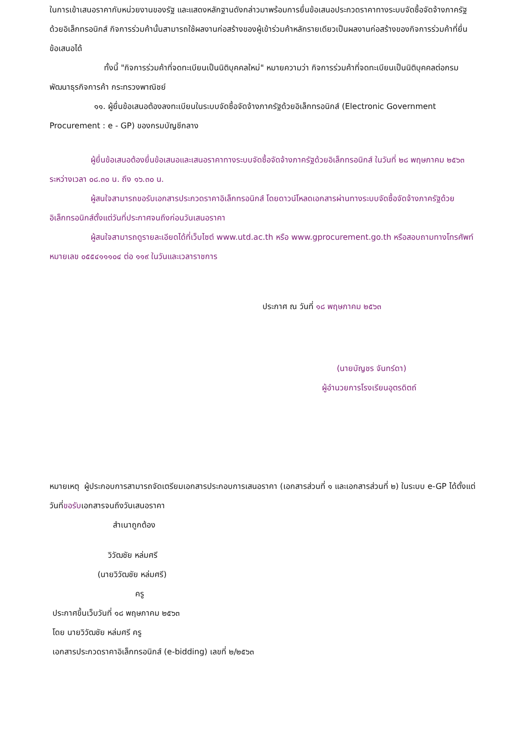ในการเข้าเสนอราคากับหน่วยงานของรัฐ และแสดงหลักฐานดังกล่าวมาพร้อมการยื่นข้อเสนอประกวดราคาทางระบบจัดซื้อจัดจ้างภาครัฐด้วยอิเล็กทรอนิกส์ กิจการร่วมค้านั้นสามารถใช้ผลงานก่อสร้างของผู้เข้าร่วมค้าหลักรายเดียวเป็นผลงานก่อสร้างของกิจการร่วมค้าที่ยื่นข้อเสนอได้
ทั้งนี้ "กิจการร่วมค้าที่จดทะเบียนเป็นนิติบุคคลใหม่" หมายความว่า กิจการร่วมค้าที่จดทะเบียนเป็นนิติบุคคลต่อกรมพัฒนาธุรกิจการค้า กระทรวงพาณิชย์
๑๑. ผู้ยื่นข้อเสนอต้องลงทะเบียนในระบบจัดซื้อจัดจ้างภาครัฐด้วยอิเล็กทรอนิกส์ (Electronic Government Procurement : e - GP) ของกรมบัญชีกลาง
ผู้ยื่นข้อเสนอต้องยื่นข้อเสนอและเสนอราคาทางระบบจัดซื้อจัดจ้างภาครัฐด้วยอิเล็กทรอนิกส์ ในวันที่ ๒๘ พฤษภาคม ๒๕๖๓ ระหว่างเวลา ๐๘.๓๐ น. ถึง ๑๖.๓๐ น.
ผู้สนใจสามารถขอรับเอกสารประกวดราคาอิเล็กทรอนิกส์ โดยดาวน์โหลดเอกสารผ่านทางระบบจัดซื้อจัดจ้างภาครัฐด้วยอิเล็กทรอนิกส์ตั้งแต่วันที่ประกาศจนถึงก่อนวันเสนอราคา
ผู้สนใจสามารถดูรายละเอียดได้ที่เว็บไซต์ www.utd.ac.th หรือ www.gprocurement.go.th หรือสอบถามทางโทรศัพท์หมายเลข ๐๕๕๔๑๑๑๐๔ ต่อ ๑๑๙ ในวันและเวลาราชการ
ประกาศ ณ วันที่ ๑๘ พฤษภาคม ๒๕๖๓
(นายบัญชร จันทร์ดา)
ผู้อำนวยการโรงเรียนอุตรดิตถ์
หมายเหตุ ผู้ประกอบการสามารถจัดเตรียมเอกสารประกอบการเสนอราคา (เอกสารส่วนที่ ๑ และเอกสารส่วนที่ ๒) ในระบบ e-GP ได้ตั้งแต่วันที่ขอรับเอกสารจนถึงวันเสนอราคา
สำเนาถูกต้อง
วิวัฒชัย หล่มศรี
(นายวิวัฒชัย หล่มศรี)
ครู
ประกาศขึ้นเว็บวันที่ ๑๘ พฤษภาคม ๒๕๖๓
โดย นายวิวัฒชัย หล่มศรี ครู
เอกสารประกวดราคาอิเล็กทรอนิกส์ (e-bidding) เลขที่ ๒/๒๕๖๓